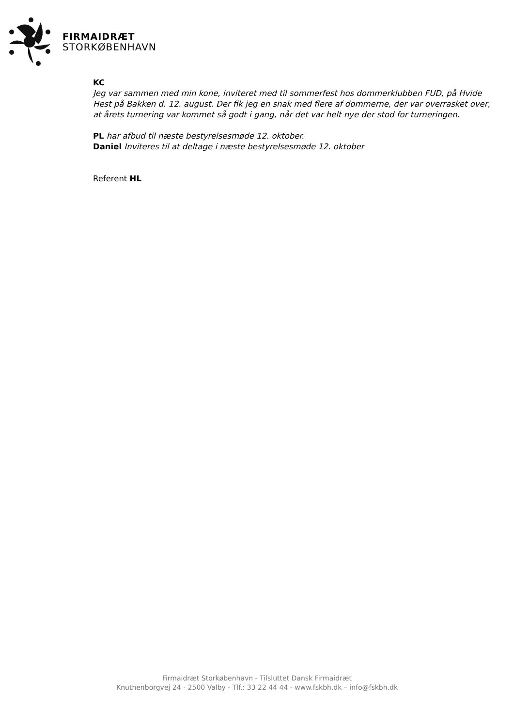FIRMAIDRÆT
STORKØBENHAVN
KC
Jeg var sammen med min kone, inviteret med til sommerfest hos dommerklubben FUD, på Hvide Hest på Bakken d. 12. august. Der fik jeg en snak med flere af dommerne, der var overrasket over, at årets turnering var kommet så godt i gang, når det var helt nye der stod for turneringen.
PL har afbud til næste bestyrelsesmøde 12. oktober.
Daniel Inviteres til at deltage i næste bestyrelsesmøde 12. oktober
Referent HL
Firmaidræt Storkøbenhavn - Tilsluttet Dansk Firmaidræt
Knuthenborgvej 24 - 2500 Valby - Tlf.: 33 22 44 44 - www.fskbh.dk – info@fskbh.dk